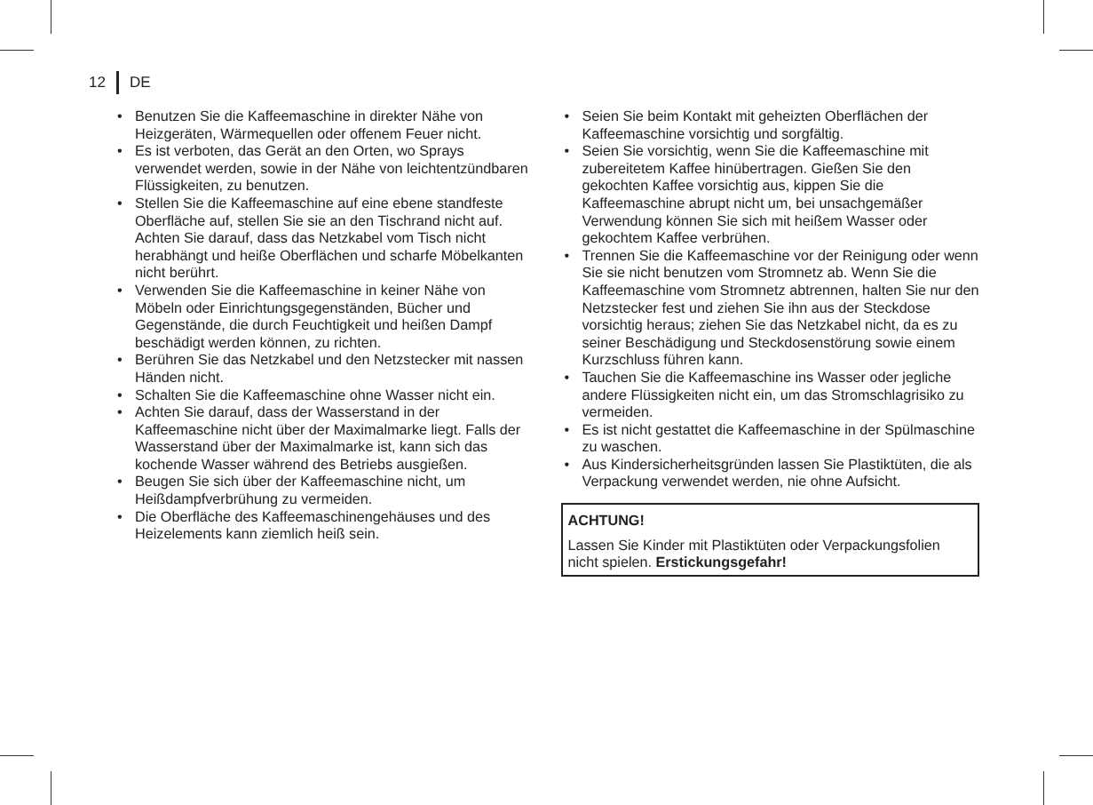12
DE
• Benutzen Sie die Kaffeemaschine in direkter Nähe von Heizgeräten, Wärmequellen oder offenem Feuer nicht.
• Es ist verboten, das Gerät an den Orten, wo Sprays verwendet werden, sowie in der Nähe von leichtentzündbaren Flüssigkeiten, zu benutzen.
• Stellen Sie die Kaffeemaschine auf eine ebene standfeste Oberfläche auf, stellen Sie sie an den Tischrand nicht auf. Achten Sie darauf, dass das Netzkabel vom Tisch nicht herabhängt und heiße Oberflächen und scharfe Möbelkanten nicht berührt.
• Verwenden Sie die Kaffeemaschine in keiner Nähe von Möbeln oder Einrichtungsgegenständen, Bücher und Gegenstände, die durch Feuchtigkeit und heißen Dampf beschädigt werden können, zu richten.
• Berühren Sie das Netzkabel und den Netzstecker mit nassen Händen nicht.
• Schalten Sie die Kaffeemaschine ohne Wasser nicht ein.
• Achten Sie darauf, dass der Wasserstand in der Kaffeemaschine nicht über der Maximalmarke liegt. Falls der Wasserstand über der Maximalmarke ist, kann sich das kochende Wasser während des Betriebs ausgießen.
• Beugen Sie sich über der Kaffeemaschine nicht, um Heißdampfverbrühung zu vermeiden.
• Die Oberfläche des Kaffeemaschinengehäuses und des Heizelements kann ziemlich heiß sein.
• Seien Sie beim Kontakt mit geheizten Oberflächen der Kaffeemaschine vorsichtig und sorgfältig.
• Seien Sie vorsichtig, wenn Sie die Kaffeemaschine mit zubereitetem Kaffee hinübertragen. Gießen Sie den gekochten Kaffee vorsichtig aus, kippen Sie die Kaffeemaschine abrupt nicht um, bei unsachgemäßer Verwendung können Sie sich mit heißem Wasser oder gekochtem Kaffee verbrühen.
• Trennen Sie die Kaffeemaschine vor der Reinigung oder wenn Sie sie nicht benutzen vom Stromnetz ab. Wenn Sie die Kaffeemaschine vom Stromnetz abtrennen, halten Sie nur den Netzstecker fest und ziehen Sie ihn aus der Steckdose vorsichtig heraus; ziehen Sie das Netzkabel nicht, da es zu seiner Beschädigung und Steckdosenstörung sowie einem Kurzschluss führen kann.
• Tauchen Sie die Kaffeemaschine ins Wasser oder jegliche andere Flüssigkeiten nicht ein, um das Stromschlagrisiko zu vermeiden.
• Es ist nicht gestattet die Kaffeemaschine in der Spülmaschine zu waschen.
• Aus Kindersicherheitsgründen lassen Sie Plastiktüten, die als Verpackung verwendet werden, nie ohne Aufsicht.
ACHTUNG!
Lassen Sie Kinder mit Plastiktüten oder Verpackungsfolien nicht spielen. Erstickungsgefahr!